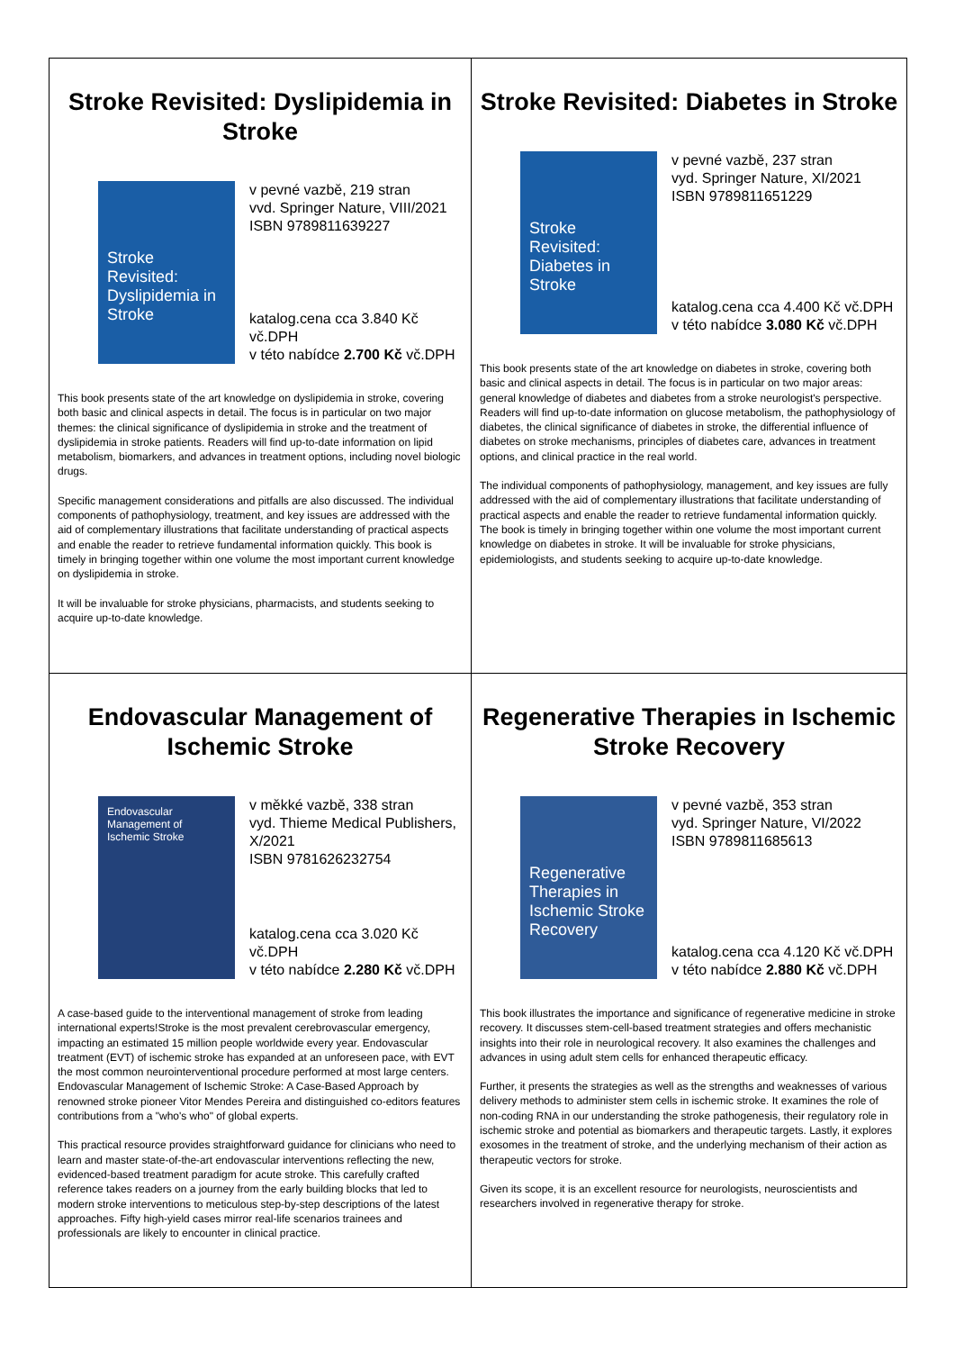Stroke Revisited: Dyslipidemia in Stroke
Stroke Revisited: Dyslipidemia in Stroke
v pevné vazbě, 219 stran
vvd. Springer Nature, VIII/2021
ISBN 9789811639227
katalog.cena cca 3.840 Kč vč.DPH
v této nabídce 2.700 Kč vč.DPH
This book presents state of the art knowledge on dyslipidemia in stroke, covering both basic and clinical aspects in detail. The focus is in particular on two major themes: the clinical significance of dyslipidemia in stroke and the treatment of dyslipidemia in stroke patients. Readers will find up-to-date information on lipid metabolism, biomarkers, and advances in treatment options, including novel biologic drugs.
Specific management considerations and pitfalls are also discussed. The individual components of pathophysiology, treatment, and key issues are addressed with the aid of complementary illustrations that facilitate understanding of practical aspects and enable the reader to retrieve fundamental information quickly. This book is timely in bringing together within one volume the most important current knowledge on dyslipidemia in stroke.
It will be invaluable for stroke physicians, pharmacists, and students seeking to acquire up-to-date knowledge.
Stroke Revisited: Diabetes in Stroke
Stroke Revisited: Diabetes in Stroke
v pevné vazbě, 237 stran
vyd. Springer Nature, XI/2021
ISBN 9789811651229
katalog.cena cca 4.400 Kč vč.DPH
v této nabídce 3.080 Kč vč.DPH
This book presents state of the art knowledge on diabetes in stroke, covering both basic and clinical aspects in detail. The focus is in particular on two major areas: general knowledge of diabetes and diabetes from a stroke neurologist's perspective. Readers will find up-to-date information on glucose metabolism, the pathophysiology of diabetes, the clinical significance of diabetes in stroke, the differential influence of diabetes on stroke mechanisms, principles of diabetes care, advances in treatment options, and clinical practice in the real world.
The individual components of pathophysiology, management, and key issues are fully addressed with the aid of complementary illustrations that facilitate understanding of practical aspects and enable the reader to retrieve fundamental information quickly. The book is timely in bringing together within one volume the most important current knowledge on diabetes in stroke. It will be invaluable for stroke physicians, epidemiologists, and students seeking to acquire up-to-date knowledge.
Endovascular Management of
Ischemic Stroke
Endovascular Management of Ischemic Stroke
v měkké vazbě, 338 stran
vyd. Thieme Medical Publishers, X/2021
ISBN 9781626232754
katalog.cena cca 3.020 Kč vč.DPH
v této nabídce 2.280 Kč vč.DPH
A case-based guide to the interventional management of stroke from leading international experts!Stroke is the most prevalent cerebrovascular emergency, impacting an estimated 15 million people worldwide every year. Endovascular treatment (EVT) of ischemic stroke has expanded at an unforeseen pace, with EVT the most common neurointerventional procedure performed at most large centers. Endovascular Management of Ischemic Stroke: A Case-Based Approach by renowned stroke pioneer Vitor Mendes Pereira and distinguished co-editors features contributions from a "who's who" of global experts.
This practical resource provides straightforward guidance for clinicians who need to learn and master state-of-the-art endovascular interventions reflecting the new, evidenced-based treatment paradigm for acute stroke. This carefully crafted reference takes readers on a journey from the early building blocks that led to modern stroke interventions to meticulous step-by-step descriptions of the latest approaches. Fifty high-yield cases mirror real-life scenarios trainees and professionals are likely to encounter in clinical practice.
Regenerative Therapies in Ischemic
Stroke Recovery
Regenerative Therapies in Ischemic Stroke Recovery
v pevné vazbě, 353 stran
vyd. Springer Nature, VI/2022
ISBN 9789811685613
katalog.cena cca 4.120 Kč vč.DPH
v této nabídce 2.880 Kč vč.DPH
This book illustrates the importance and significance of regenerative medicine in stroke recovery. It discusses stem-cell-based treatment strategies and offers mechanistic insights into their role in neurological recovery. It also examines the challenges and advances in using adult stem cells for enhanced therapeutic efficacy.
Further, it presents the strategies as well as the strengths and weaknesses of various delivery methods to administer stem cells in ischemic stroke. It examines the role of non-coding RNA in our understanding the stroke pathogenesis, their regulatory role in ischemic stroke and potential as biomarkers and therapeutic targets. Lastly, it explores exosomes in the treatment of stroke, and the underlying mechanism of their action as therapeutic vectors for stroke.
Given its scope, it is an excellent resource for neurologists, neuroscientists and researchers involved in regenerative therapy for stroke.